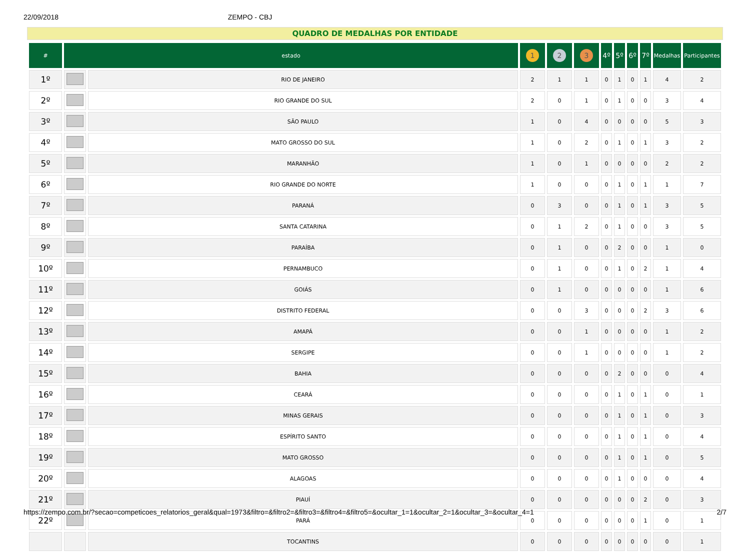22/09/2018 ZEMPO - CBJ
QUADRO DE MEDALHAS POR ENTIDADE
| # | estado | | 1 | 2 | 3 | 4º | 5º | 6º | 7º | Medalhas | Participantes |
| --- | --- | --- | --- | --- | --- | --- | --- | --- | --- | --- | --- |
| 1º | | RIO DE JANEIRO | 2 | 1 | 1 | 0 | 1 | 0 | 1 | 4 | 2 |
| 2º | | RIO GRANDE DO SUL | 2 | 0 | 1 | 0 | 1 | 0 | 0 | 3 | 4 |
| 3º | | SÃO PAULO | 1 | 0 | 4 | 0 | 0 | 0 | 0 | 5 | 3 |
| 4º | | MATO GROSSO DO SUL | 1 | 0 | 2 | 0 | 1 | 0 | 1 | 3 | 2 |
| 5º | | MARANHÃO | 1 | 0 | 1 | 0 | 0 | 0 | 0 | 2 | 2 |
| 6º | | RIO GRANDE DO NORTE | 1 | 0 | 0 | 0 | 1 | 0 | 1 | 1 | 7 |
| 7º | | PARANÁ | 0 | 3 | 0 | 0 | 1 | 0 | 1 | 3 | 5 |
| 8º | | SANTA CATARINA | 0 | 1 | 2 | 0 | 1 | 0 | 0 | 3 | 5 |
| 9º | | PARAÍBA | 0 | 1 | 0 | 0 | 2 | 0 | 0 | 1 | 0 |
| 10º | | PERNAMBUCO | 0 | 1 | 0 | 0 | 1 | 0 | 2 | 1 | 4 |
| 11º | | GOIÁS | 0 | 1 | 0 | 0 | 0 | 0 | 0 | 1 | 6 |
| 12º | | DISTRITO FEDERAL | 0 | 0 | 3 | 0 | 0 | 0 | 2 | 3 | 6 |
| 13º | | AMAPÁ | 0 | 0 | 1 | 0 | 0 | 0 | 0 | 1 | 2 |
| 14º | | SERGIPE | 0 | 0 | 1 | 0 | 0 | 0 | 0 | 1 | 2 |
| 15º | | BAHIA | 0 | 0 | 0 | 0 | 2 | 0 | 0 | 0 | 4 |
| 16º | | CEARÁ | 0 | 0 | 0 | 0 | 1 | 0 | 1 | 0 | 1 |
| 17º | | MINAS GERAIS | 0 | 0 | 0 | 0 | 1 | 0 | 1 | 0 | 3 |
| 18º | | ESPÍRITO SANTO | 0 | 0 | 0 | 0 | 1 | 0 | 1 | 0 | 4 |
| 19º | | MATO GROSSO | 0 | 0 | 0 | 0 | 1 | 0 | 1 | 0 | 5 |
| 20º | | ALAGOAS | 0 | 0 | 0 | 0 | 1 | 0 | 0 | 0 | 4 |
| 21º | | PIAUÍ | 0 | 0 | 0 | 0 | 0 | 0 | 2 | 0 | 3 |
| 22º | | PARÁ | 0 | 0 | 0 | 0 | 0 | 0 | 1 | 0 | 1 |
| | | TOCANTINS | 0 | 0 | 0 | 0 | 0 | 0 | 0 | 0 | 1 |
https://zempo.com.br/?secao=competicoes_relatorios_geral&qual=1973&filtro=&filtro2=&filtro3=&filtro4=&filtro5=&ocultar_1=1&ocultar_2=1&ocultar_3=&ocultar_4=1 2/7